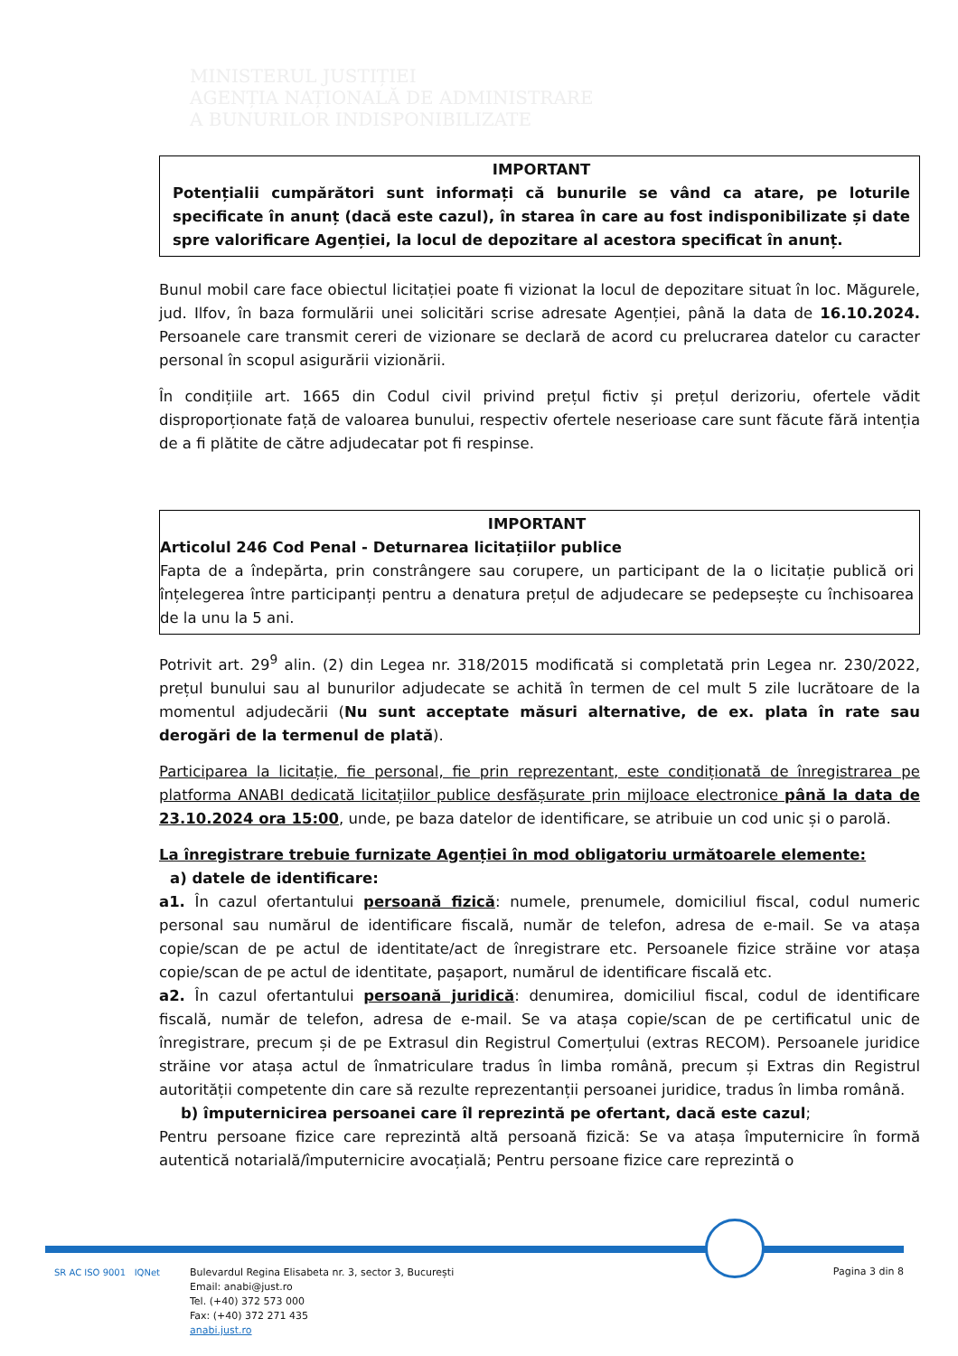MINISTERUL JUSTIȚIEI
AGENȚIA NAȚIONALĂ DE ADMINISTRARE
A BUNURILOR INDISPONIBILIZATE
IMPORTANT
Potențialii cumpărători sunt informați că bunurile se vând ca atare, pe loturile specificate în anunț (dacă este cazul), în starea în care au fost indisponibilizate și date spre valorificare Agenției, la locul de depozitare al acestora specificat în anunț.
Bunul mobil care face obiectul licitației poate fi vizionat la locul de depozitare situat în loc. Măgurele, jud. Ilfov, în baza formulării unei solicitări scrise adresate Agenției, până la data de 16.10.2024. Persoanele care transmit cereri de vizionare se declară de acord cu prelucrarea datelor cu caracter personal în scopul asigurării vizionării.
În condițiile art. 1665 din Codul civil privind prețul fictiv și prețul derizoriu, ofertele vădit disproporționate față de valoarea bunului, respectiv ofertele neserioase care sunt făcute fără intenția de a fi plătite de către adjudecatar pot fi respinse.
IMPORTANT
Articolul 246 Cod Penal - Deturnarea licitațiilor publice
Fapta de a îndepărta, prin constrângere sau corupere, un participant de la o licitație publică ori înțelegerea între participanți pentru a denatura prețul de adjudecare se pedepsește cu închisoarea de la unu la 5 ani.
Potrivit art. 29<sup>9</sup> alin. (2) din Legea nr. 318/2015 modificată si completată prin Legea nr. 230/2022, prețul bunului sau al bunurilor adjudecate se achită în termen de cel mult 5 zile lucrătoare de la momentul adjudecării (Nu sunt acceptate măsuri alternative, de ex. plata în rate sau derogări de la termenul de plată).
Participarea la licitație, fie personal, fie prin reprezentant, este condiționată de înregistrarea pe platforma ANABI dedicată licitațiilor publice desfășurate prin mijloace electronice până la data de 23.10.2024 ora 15:00, unde, pe baza datelor de identificare, se atribuie un cod unic și o parolă.
La înregistrare trebuie furnizate Agenției în mod obligatoriu următoarele elemente:
a) datele de identificare:
a1. În cazul ofertantului persoană fizică: numele, prenumele, domiciliul fiscal, codul numeric personal sau numărul de identificare fiscală, număr de telefon, adresa de e-mail. Se va atașa copie/scan de pe actul de identitate/act de înregistrare etc. Persoanele fizice străine vor atașa copie/scan de pe actul de identitate, pașaport, numărul de identificare fiscală etc.
a2. În cazul ofertantului persoană juridică: denumirea, domiciliul fiscal, codul de identificare fiscală, număr de telefon, adresa de e-mail. Se va atașa copie/scan de pe certificatul unic de înregistrare, precum și de pe Extrasul din Registrul Comerțului (extras RECOM). Persoanele juridice străine vor atașa actul de înmatriculare tradus în limba română, precum și Extras din Registrul autorității competente din care să rezulte reprezentanții persoanei juridice, tradus în limba română.
b) împuternicirea persoanei care îl reprezintă pe ofertant, dacă este cazul;
Pentru persoane fizice care reprezintă altă persoană fizică: Se va atașa împuternicire în formă autentică notarială/împuternicire avocațială; Pentru persoane fizice care reprezintă o
SR AC ISO 9001 IQNet
Bulevardul Regina Elisabeta nr. 3, sector 3, București
Email: anabi@just.ro
Tel. (+40) 372 573 000
Fax: (+40) 372 271 435
anabi.just.ro
Pagina 3 din 8